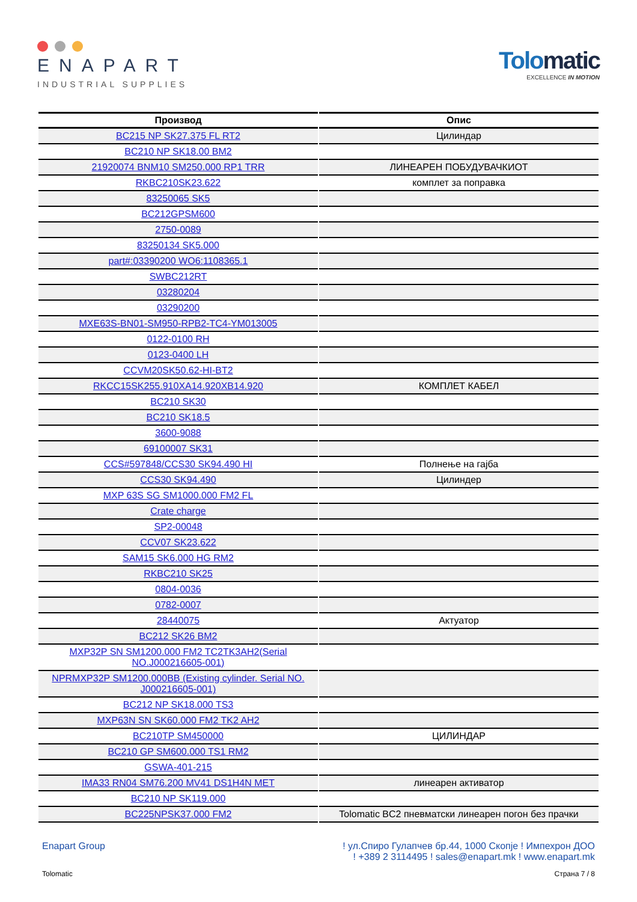ENAPART
INDUSTRIAL SUPPLIES
Tolomatic
EXCELLENCE IN MOTION
| Производ | Опис |
| --- | --- |
| BC215 NP SK27.375 FL RT2 | Цилиндар |
| BC210 NP SK18.00 BM2 | |
| 21920074 BNM10 SM250.000 RP1 TRR | ЛИНЕАРЕН ПОБУДУВАЧКИОТ |
| RKBC210SK23.622 | комплет за поправка |
| 83250065 SK5 | |
| BC212GPSM600 | |
| 2750-0089 | |
| 83250134 SK5.000 | |
| part#:03390200 WO6:1108365.1 | |
| SWBC212RT | |
| 03280204 | |
| 03290200 | |
| MXE63S-BN01-SM950-RPB2-TC4-YM013005 | |
| 0122-0100 RH | |
| 0123-0400 LH | |
| CCVM20SK50.62-HI-BT2 | |
| RKCC15SK255.910XA14.920XB14.920 | КОМПЛЕТ КАБЕЛ |
| BC210 SK30 | |
| BC210 SK18.5 | |
| 3600-9088 | |
| 69100007 SK31 | |
| CCS#597848/CCS30 SK94.490 HI | Полнење на гајба |
| CCS30 SK94.490 | Цилиндер |
| MXP 63S SG SM1000.000 FM2 FL | |
| Crate charge | |
| SP2-00048 | |
| CCV07 SK23.622 | |
| SAM15 SK6.000 HG RM2 | |
| RKBC210 SK25 | |
| 0804-0036 | |
| 0782-0007 | |
| 28440075 | Актуатор |
| BC212 SK26 BM2 | |
| MXP32P SN SM1200.000 FM2 TC2TK3AH2(Serial NO.J000216605-001) | |
| NPRMXP32P SM1200.000BB (Existing cylinder. Serial NO. J000216605-001) | |
| BC212 NP SK18.000 TS3 | |
| MXP63N SN SK60.000 FM2 TK2 AH2 | |
| BC210TP SM450000 | ЦИЛИНДАР |
| BC210 GP SM600.000 TS1 RM2 | |
| GSWA-401-215 | |
| IMA33 RN04 SM76.200 MV41 DS1H4N MET | линеарен активатор |
| BC210 NP SK119.000 | |
| BC225NPSK37.000 FM2 | Tolomatic BC2 пневматски линеарен погон без прачки |
Enapart Group ! ул.Спиро Гулапчев бр.44, 1000 Скопје ! Импехрон ДОО
! +389 2 3114495 ! sales@enapart.mk ! www.enapart.mk
Tolomatic Страна 7 / 8